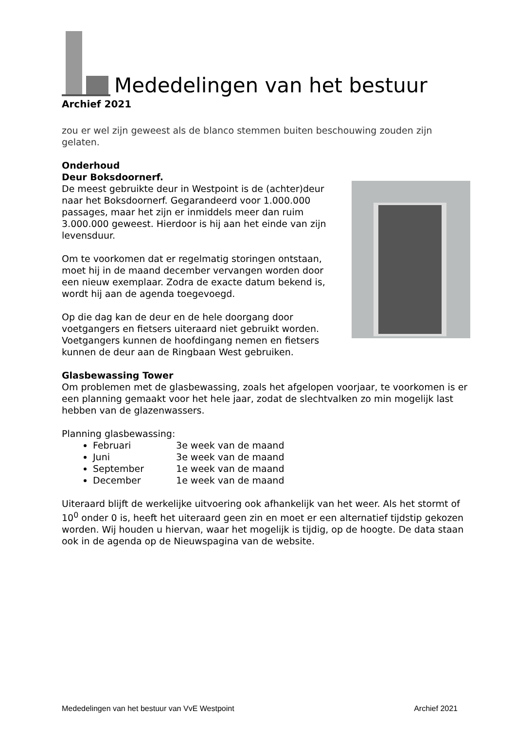Mededelingen van het bestuur
Archief 2021
zou er wel zijn geweest als de blanco stemmen buiten beschouwing zouden zijn gelaten.
Onderhoud
Deur Boksdoornerf.
De meest gebruikte deur in Westpoint is de (achter)deur naar het Boksdoornerf. Gegarandeerd voor 1.000.000 passages, maar het zijn er inmiddels meer dan ruim 3.000.000 geweest. Hierdoor is hij aan het einde van zijn levensduur.
Om te voorkomen dat er regelmatig storingen ontstaan, moet hij in de maand december vervangen worden door een nieuw exemplaar. Zodra de exacte datum bekend is, wordt hij aan de agenda toegevoegd.
Op die dag kan de deur en de hele doorgang door voetgangers en fietsers uiteraard niet gebruikt worden. Voetgangers kunnen de hoofdingang nemen en fietsers kunnen de deur aan de Ringbaan West gebruiken.
Glasbewassing Tower
Om problemen met de glasbewassing, zoals het afgelopen voorjaar, te voorkomen is er een planning gemaakt voor het hele jaar, zodat de slechtvalken zo min mogelijk last hebben van de glazenwassers.
Planning glasbewassing:
Februari 3e week van de maand
Juni 3e week van de maand
September 1e week van de maand
December 1e week van de maand
Uiteraard blijft de werkelijke uitvoering ook afhankelijk van het weer. Als het stormt of 10<sup>0</sup> onder 0 is, heeft het uiteraard geen zin en moet er een alternatief tijdstip gekozen worden. Wij houden u hiervan, waar het mogelijk is tijdig, op de hoogte. De data staan ook in de agenda op de Nieuwspagina van de website.
Mededelingen van het bestuur van VvE Westpoint Archief 2021